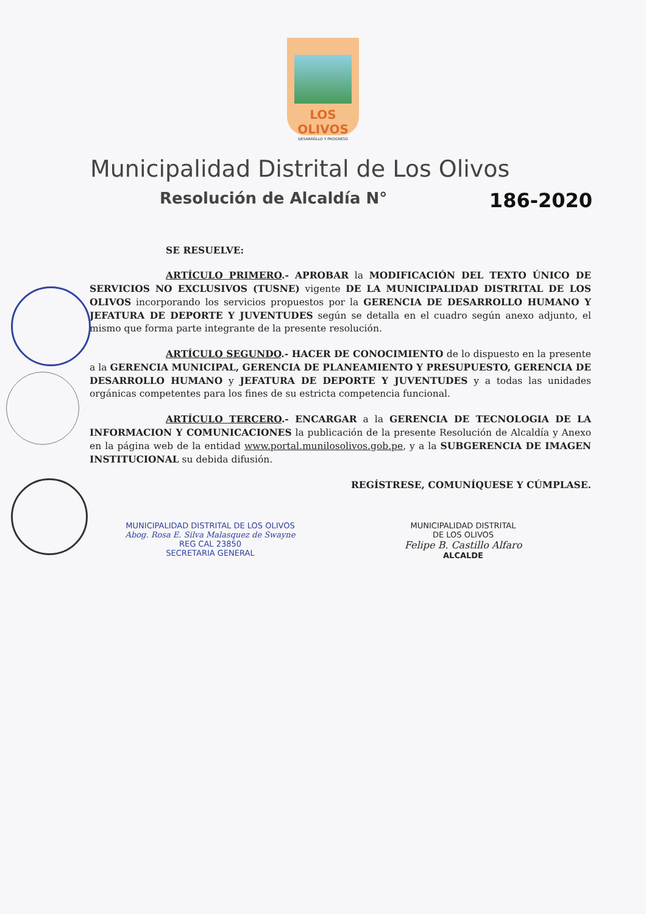LOS OLIVOS
DESARROLLO Y PROGRESO
Municipalidad Distrital de Los Olivos
Resolución de Alcaldía N° 186-2020
SE RESUELVE:
ARTÍCULO PRIMERO.- APROBAR la MODIFICACIÓN DEL TEXTO ÚNICO DE SERVICIOS NO EXCLUSIVOS (TUSNE) vigente DE LA MUNICIPALIDAD DISTRITAL DE LOS OLIVOS incorporando los servicios propuestos por la GERENCIA DE DESARROLLO HUMANO Y JEFATURA DE DEPORTE Y JUVENTUDES según se detalla en el cuadro según anexo adjunto, el mismo que forma parte integrante de la presente resolución.
ARTÍCULO SEGUNDO.- HACER DE CONOCIMIENTO de lo dispuesto en la presente a la GERENCIA MUNICIPAL, GERENCIA DE PLANEAMIENTO Y PRESUPUESTO, GERENCIA DE DESARROLLO HUMANO y JEFATURA DE DEPORTE Y JUVENTUDES y a todas las unidades orgánicas competentes para los fines de su estricta competencia funcional.
ARTÍCULO TERCERO.- ENCARGAR a la GERENCIA DE TECNOLOGIA DE LA INFORMACION Y COMUNICACIONES la publicación de la presente Resolución de Alcaldía y Anexo en la página web de la entidad www.portal.munilosolivos.gob.pe, y a la SUBGERENCIA DE IMAGEN INSTITUCIONAL su debida difusión.
REGÍSTRESE, COMUNÍQUESE Y CÚMPLASE.
MUNICIPALIDAD DISTRITAL DE LOS OLIVOS
Abog. Rosa E. Silva Malasquez de Swayne
REG CAL 23850
SECRETARIA GENERAL
MUNICIPALIDAD DISTRITAL
DE LOS OLIVOS
Felipe B. Castillo Alfaro
ALCALDE